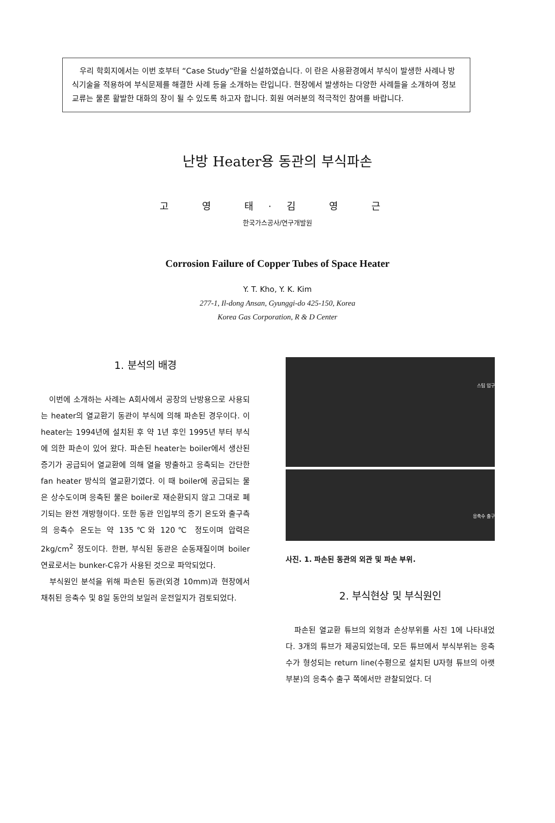우리 학회지에서는 이번 호부터 “Case Study”란을 신설하였습니다. 이 란은 사용환경에서 부식이 발생한 사례나 방식기술을 적용하여 부식문제를 해결한 사례 등을 소개하는 란입니다. 현장에서 발생하는 다양한 사례들을 소개하여 정보교류는 물론 활발한 대화의 장이 될 수 있도록 하고자 합니다. 회원 여러분의 적극적인 참여를 바랍니다.
난방 Heater용 동관의 부식파손
고 영 태·김 영 근
한국가스공사/연구개발원
Corrosion Failure of Copper Tubes of Space Heater
Y. T. Kho, Y. K. Kim
277-1, Il-dong Ansan, Gyunggi-do 425-150, Korea
Korea Gas Corporation, R & D Center
1. 분석의 배경
　이번에 소개하는 사례는 A회사에서 공장의 난방용으로 사용되는 heater의 열교환기 동관이 부식에 의해 파손된 경우이다. 이 heater는 1994년에 설치된 후 약 1년 후인 1995년 부터 부식에 의한 파손이 있어 왔다. 파손된 heater는 boiler에서 생산된 증기가 공급되어 열교환에 의해 열을 방출하고 응축되는 간단한 fan heater 방식의 열교환기였다. 이 때 boiler에 공급되는 물은 상수도이며 응축된 물은 boiler로 재순환되지 않고 그대로 폐기되는 완전 개방형이다. 또한 동관 인입부의 증기 온도와 출구측의 응축수 온도는 약 135℃와 120℃ 정도이며 압력은 2kg/cm<sup>2</sup> 정도이다. 한편, 부식된 동관은 순동재질이며 boiler 연료로서는 bunker-C유가 사용된 것으로 파악되었다.
　부식원인 분석을 위해 파손된 동관(외경 10mm)과 현장에서 채취된 응축수 및 8일 동안의 보일러 운전일지가 검토되었다.
스팀 입구
응축수 출구
사진. 1. 파손된 동관의 외관 및 파손 부위.
2. 부식현상 및 부식원인
　파손된 열교환 튜브의 외형과 손상부위를 사진 1에 나타내었다. 3개의 튜브가 제공되었는데, 모든 튜브에서 부식부위는 응축수가 형성되는 return line(수평으로 설치된 U자형 튜브의 아랫부분)의 응축수 출구 쪽에서만 관찰되었다. 더